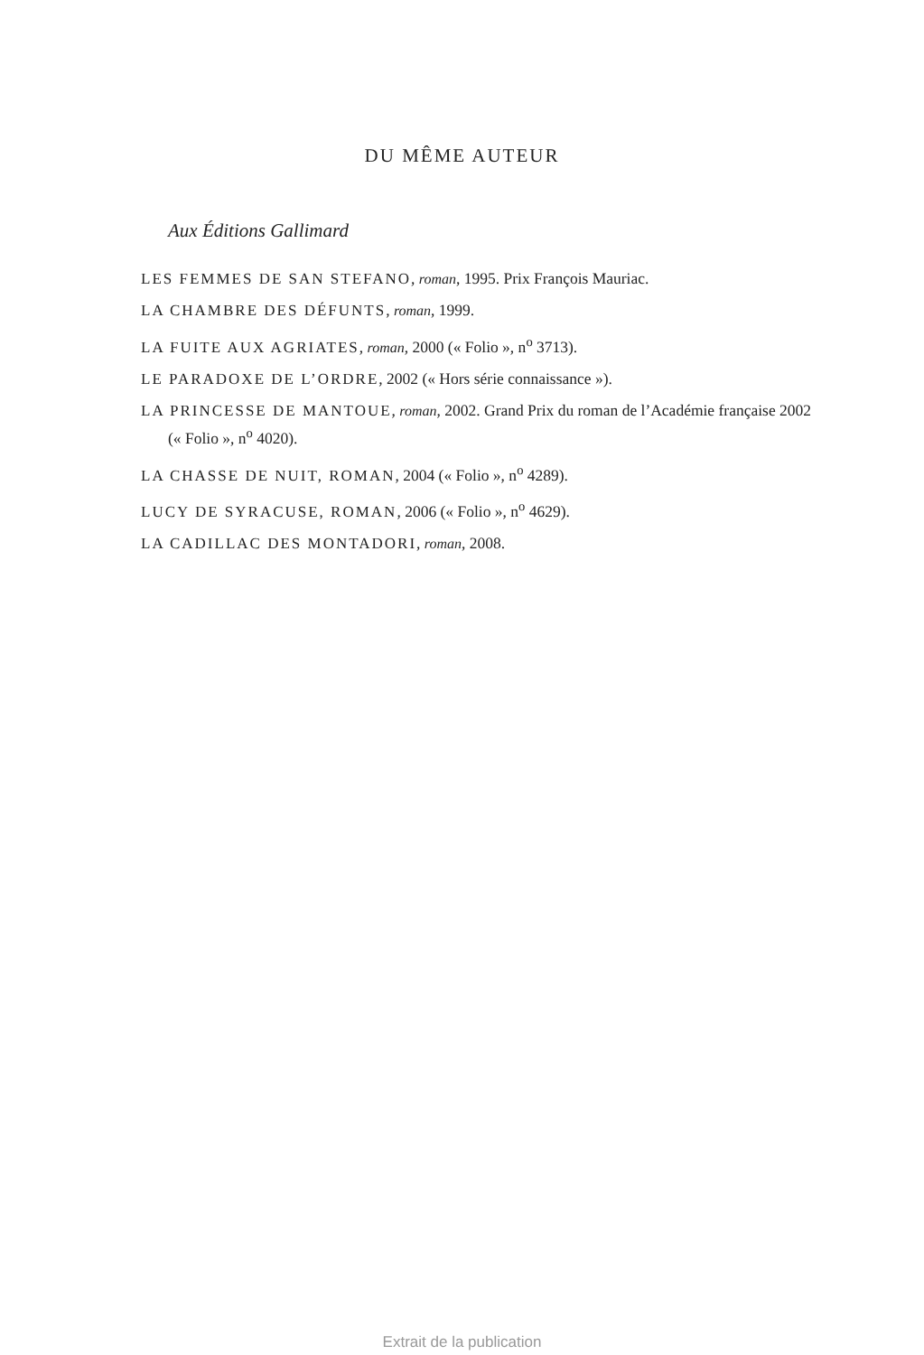DU MÊME AUTEUR
Aux Éditions Gallimard
LES FEMMES DE SAN STEFANO, roman, 1995. Prix François Mauriac.
LA CHAMBRE DES DÉFUNTS, roman, 1999.
LA FUITE AUX AGRIATES, roman, 2000 (« Folio », n<sup>o</sup> 3713).
LE PARADOXE DE L’ORDRE, 2002 (« Hors série connaissance »).
LA PRINCESSE DE MANTOUE, roman, 2002. Grand Prix du roman de l’Académie française 2002 (« Folio », n<sup>o</sup> 4020).
LA CHASSE DE NUIT, ROMAN, 2004 (« Folio », n<sup>o</sup> 4289).
LUCY DE SYRACUSE, ROMAN, 2006 (« Folio », n<sup>o</sup> 4629).
LA CADILLAC DES MONTADORI, roman, 2008.
Extrait de la publication